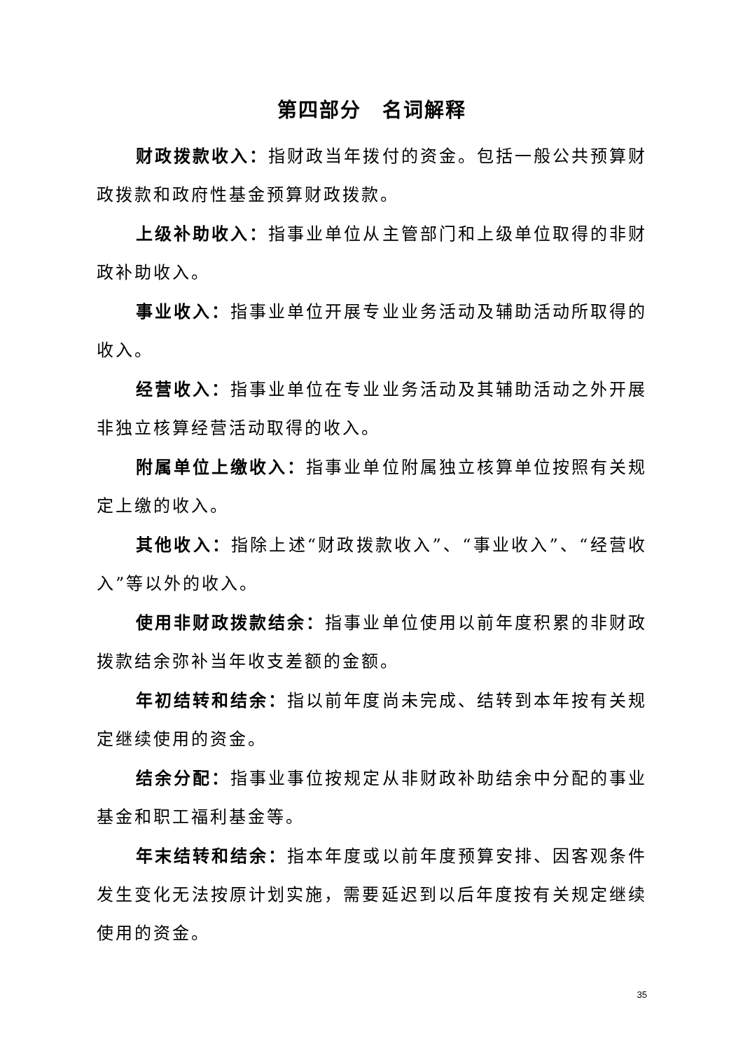第四部分　名词解释
财政拨款收入：指财政当年拨付的资金。包括一般公共预算财政拨款和政府性基金预算财政拨款。
上级补助收入：指事业单位从主管部门和上级单位取得的非财政补助收入。
事业收入：指事业单位开展专业业务活动及辅助活动所取得的收入。
经营收入：指事业单位在专业业务活动及其辅助活动之外开展非独立核算经营活动取得的收入。
附属单位上缴收入：指事业单位附属独立核算单位按照有关规定上缴的收入。
其他收入：指除上述“财政拨款收入”、“事业收入”、“经营收入”等以外的收入。
使用非财政拨款结余：指事业单位使用以前年度积累的非财政拨款结余弥补当年收支差额的金额。
年初结转和结余：指以前年度尚未完成、结转到本年按有关规定继续使用的资金。
结余分配：指事业事位按规定从非财政补助结余中分配的事业基金和职工福利基金等。
年末结转和结余：指本年度或以前年度预算安排、因客观条件发生变化无法按原计划实施，需要延迟到以后年度按有关规定继续使用的资金。
35